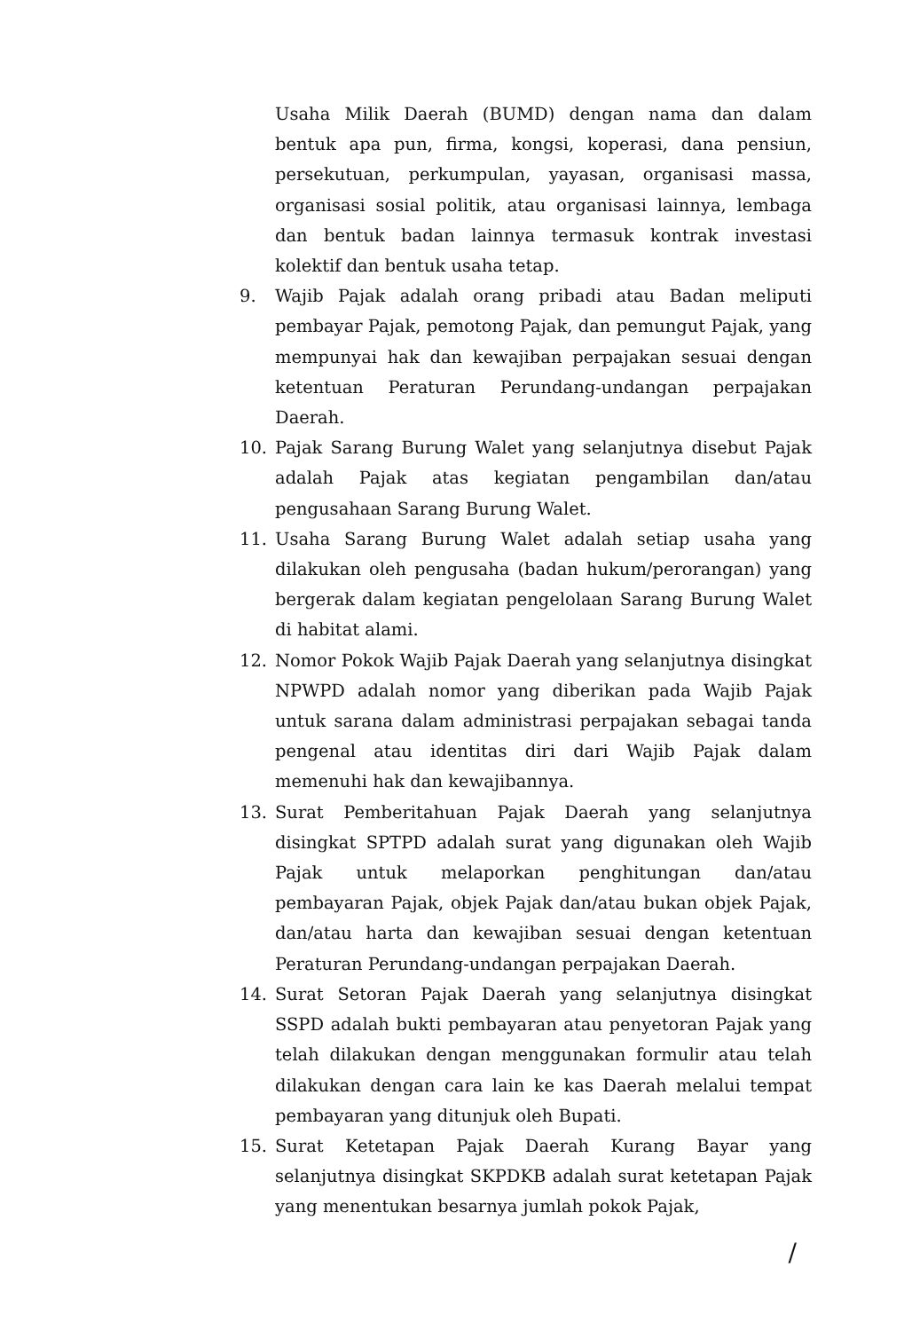Usaha Milik Daerah (BUMD) dengan nama dan dalam bentuk apa pun, firma, kongsi, koperasi, dana pensiun, persekutuan, perkumpulan, yayasan, organisasi massa, organisasi sosial politik, atau organisasi lainnya, lembaga dan bentuk badan lainnya termasuk kontrak investasi kolektif dan bentuk usaha tetap.
9. Wajib Pajak adalah orang pribadi atau Badan meliputi pembayar Pajak, pemotong Pajak, dan pemungut Pajak, yang mempunyai hak dan kewajiban perpajakan sesuai dengan ketentuan Peraturan Perundang-undangan perpajakan Daerah.
10. Pajak Sarang Burung Walet yang selanjutnya disebut Pajak adalah Pajak atas kegiatan pengambilan dan/atau pengusahaan Sarang Burung Walet.
11. Usaha Sarang Burung Walet adalah setiap usaha yang dilakukan oleh pengusaha (badan hukum/perorangan) yang bergerak dalam kegiatan pengelolaan Sarang Burung Walet di habitat alami.
12. Nomor Pokok Wajib Pajak Daerah yang selanjutnya disingkat NPWPD adalah nomor yang diberikan pada Wajib Pajak untuk sarana dalam administrasi perpajakan sebagai tanda pengenal atau identitas diri dari Wajib Pajak dalam memenuhi hak dan kewajibannya.
13. Surat Pemberitahuan Pajak Daerah yang selanjutnya disingkat SPTPD adalah surat yang digunakan oleh Wajib Pajak untuk melaporkan penghitungan dan/atau pembayaran Pajak, objek Pajak dan/atau bukan objek Pajak, dan/atau harta dan kewajiban sesuai dengan ketentuan Peraturan Perundang-undangan perpajakan Daerah.
14. Surat Setoran Pajak Daerah yang selanjutnya disingkat SSPD adalah bukti pembayaran atau penyetoran Pajak yang telah dilakukan dengan menggunakan formulir atau telah dilakukan dengan cara lain ke kas Daerah melalui tempat pembayaran yang ditunjuk oleh Bupati.
15. Surat Ketetapan Pajak Daerah Kurang Bayar yang selanjutnya disingkat SKPDKB adalah surat ketetapan Pajak yang menentukan besarnya jumlah pokok Pajak,
/